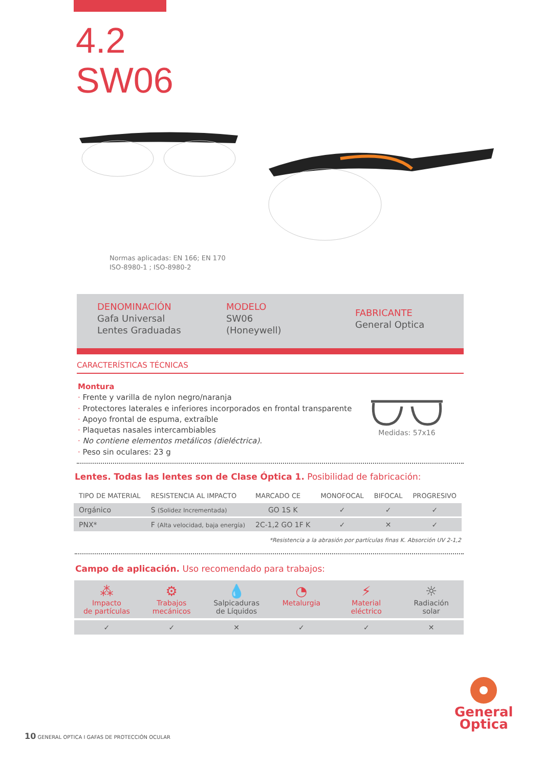4.2
SW06
Normas aplicadas: EN 166; EN 170
ISO-8980-1 ; ISO-8980-2
DENOMINACIÓN
Gafa Universal
Lentes Graduadas
MODELO
SW06
(Honeywell)
FABRICANTE
General Optica
CARACTERÍSTICAS TÉCNICAS
Montura
· Frente y varilla de nylon negro/naranja
· Protectores laterales e inferiores incorporados en frontal transparente
· Apoyo frontal de espuma, extraíble
· Plaquetas nasales intercambiables
· No contiene elementos metálicos (dieléctrica).
· Peso sin oculares: 23 g
Medidas: 57x16
Lentes. Todas las lentes son de Clase Óptica 1. Posibilidad de fabricación:
| TIPO DE MATERIAL | RESISTENCIA AL IMPACTO | MARCADO CE | MONOFOCAL | BIFOCAL | PROGRESIVO |
| --- | --- | --- | --- | --- | --- |
| Orgánico | S (Solidez Incrementada) | GO 1S K | ✓ | ✓ | ✓ |
| PNX* | F (Alta velocidad, baja energía) | 2C-1,2 GO 1F K | ✓ | ✕ | ✓ |
*Resistencia a la abrasión por partículas finas K. Absorción UV 2-1,2
Campo de aplicación. Uso recomendado para trabajos:
⁂
Impacto
de partículas
⚙
Trabajos
mecánicos
💧
Salpicaduras
de Líquidos
◔
Metalurgia
⚡
Material
eléctrico
☼
Radiación
solar
✓
✓
✕
✓
✓
✕
General
Optica
10 GENERAL OPTICA I GAFAS DE PROTECCIÓN OCULAR